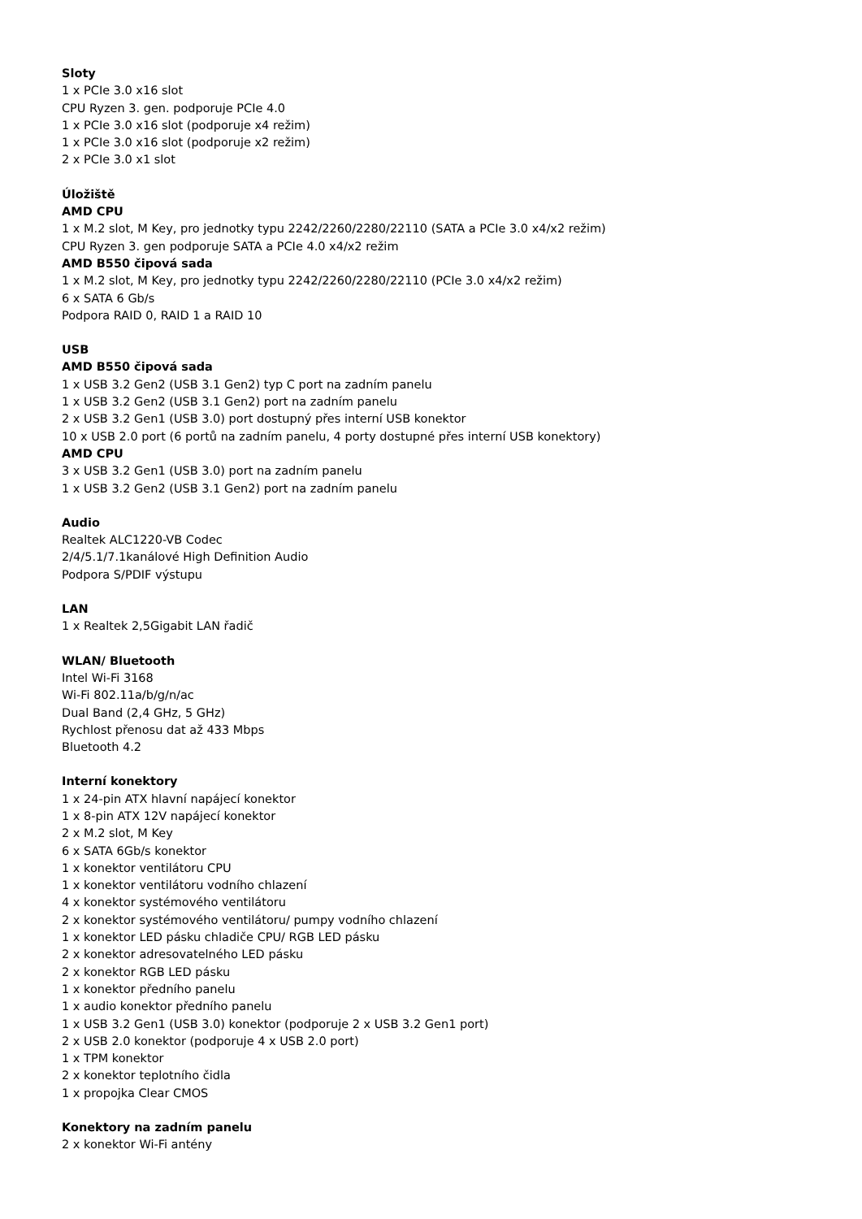Sloty
1 x PCIe 3.0 x16 slot
CPU Ryzen 3. gen. podporuje PCIe 4.0
1 x PCIe 3.0 x16 slot (podporuje x4 režim)
1 x PCIe 3.0 x16 slot (podporuje x2 režim)
2 x PCIe 3.0 x1 slot
Úložiště
AMD CPU
1 x M.2 slot, M Key, pro jednotky typu 2242/2260/2280/22110 (SATA a PCIe 3.0 x4/x2 režim)
CPU Ryzen 3. gen podporuje SATA a PCIe 4.0 x4/x2 režim
AMD B550 čipová sada
1 x M.2 slot, M Key, pro jednotky typu 2242/2260/2280/22110 (PCIe 3.0 x4/x2 režim)
6 x SATA 6 Gb/s
Podpora RAID 0, RAID 1 a RAID 10
USB
AMD B550 čipová sada
1 x USB 3.2 Gen2 (USB 3.1 Gen2) typ C port na zadním panelu
1 x USB 3.2 Gen2 (USB 3.1 Gen2) port na zadním panelu
2 x USB 3.2 Gen1 (USB 3.0) port dostupný přes interní USB konektor
10 x USB 2.0 port (6 portů na zadním panelu, 4 porty dostupné přes interní USB konektory)
AMD CPU
3 x USB 3.2 Gen1 (USB 3.0) port na zadním panelu
1 x USB 3.2 Gen2 (USB 3.1 Gen2) port na zadním panelu
Audio
Realtek ALC1220-VB Codec
2/4/5.1/7.1kanálové High Definition Audio
Podpora S/PDIF výstupu
LAN
1 x Realtek 2,5Gigabit LAN řadič
WLAN/ Bluetooth
Intel Wi-Fi 3168
Wi-Fi 802.11a/b/g/n/ac
Dual Band (2,4 GHz, 5 GHz)
Rychlost přenosu dat až 433 Mbps
Bluetooth 4.2
Interní konektory
1 x 24-pin ATX hlavní napájecí konektor
1 x 8-pin ATX 12V napájecí konektor
2 x M.2 slot, M Key
6 x SATA 6Gb/s konektor
1 x konektor ventilátoru CPU
1 x konektor ventilátoru vodního chlazení
4 x konektor systémového ventilátoru
2 x konektor systémového ventilátoru/ pumpy vodního chlazení
1 x konektor LED pásku chladiče CPU/ RGB LED pásku
2 x konektor adresovatelného LED pásku
2 x konektor RGB LED pásku
1 x konektor předního panelu
1 x audio konektor předního panelu
1 x USB 3.2 Gen1 (USB 3.0) konektor (podporuje 2 x USB 3.2 Gen1 port)
2 x USB 2.0 konektor (podporuje 4 x USB 2.0 port)
1 x TPM konektor
2 x konektor teplotního čidla
1 x propojka Clear CMOS
Konektory na zadním panelu
2 x konektor Wi-Fi antény